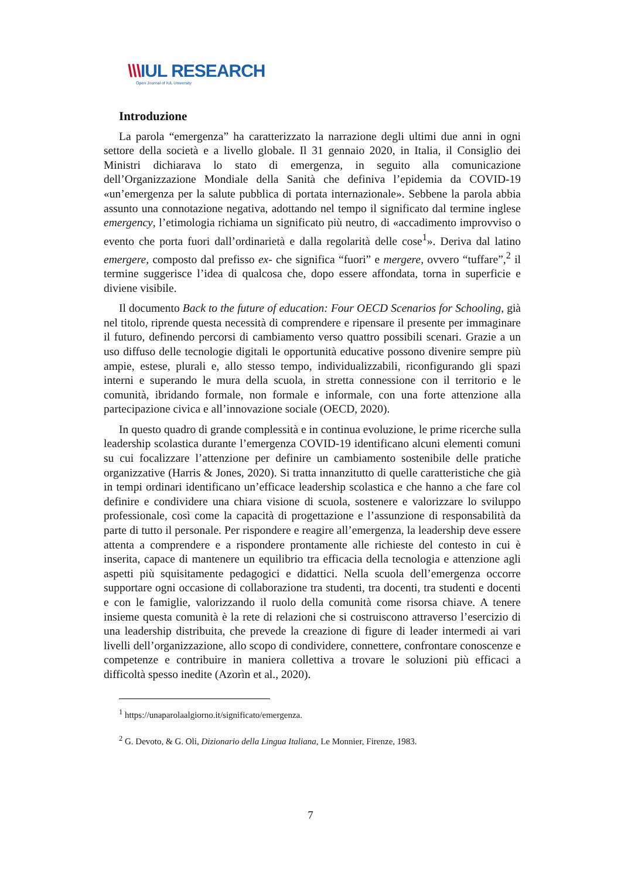\\\IUL RESEARCH
Open Journal of IUL University
Introduzione
La parola “emergenza” ha caratterizzato la narrazione degli ultimi due anni in ogni settore della società e a livello globale. Il 31 gennaio 2020, in Italia, il Consiglio dei Ministri dichiarava lo stato di emergenza, in seguito alla comunicazione dell’Organizzazione Mondiale della Sanità che definiva l’epidemia da COVID-19 «un’emergenza per la salute pubblica di portata internazionale». Sebbene la parola abbia assunto una connotazione negativa, adottando nel tempo il significato dal termine inglese emergency, l’etimologia richiama un significato più neutro, di «accadimento improvviso o evento che porta fuori dall’ordinarietà e dalla regolarità delle cose<sup>1</sup>». Deriva dal latino emergere, composto dal prefisso ex- che significa “fuori” e mergere, ovvero “tuffare”,<sup>2</sup> il termine suggerisce l’idea di qualcosa che, dopo essere affondata, torna in superficie e diviene visibile.
Il documento Back to the future of education: Four OECD Scenarios for Schooling, già nel titolo, riprende questa necessità di comprendere e ripensare il presente per immaginare il futuro, definendo percorsi di cambiamento verso quattro possibili scenari. Grazie a un uso diffuso delle tecnologie digitali le opportunità educative possono divenire sempre più ampie, estese, plurali e, allo stesso tempo, individualizzabili, riconfigurando gli spazi interni e superando le mura della scuola, in stretta connessione con il territorio e le comunità, ibridando formale, non formale e informale, con una forte attenzione alla partecipazione civica e all’innovazione sociale (OECD, 2020).
In questo quadro di grande complessità e in continua evoluzione, le prime ricerche sulla leadership scolastica durante l’emergenza COVID-19 identificano alcuni elementi comuni su cui focalizzare l’attenzione per definire un cambiamento sostenibile delle pratiche organizzative (Harris & Jones, 2020). Si tratta innanzitutto di quelle caratteristiche che già in tempi ordinari identificano un’efficace leadership scolastica e che hanno a che fare col definire e condividere una chiara visione di scuola, sostenere e valorizzare lo sviluppo professionale, così come la capacità di progettazione e l’assunzione di responsabilità da parte di tutto il personale. Per rispondere e reagire all’emergenza, la leadership deve essere attenta a comprendere e a rispondere prontamente alle richieste del contesto in cui è inserita, capace di mantenere un equilibrio tra efficacia della tecnologia e attenzione agli aspetti più squisitamente pedagogici e didattici. Nella scuola dell’emergenza occorre supportare ogni occasione di collaborazione tra studenti, tra docenti, tra studenti e docenti e con le famiglie, valorizzando il ruolo della comunità come risorsa chiave. A tenere insieme questa comunità è la rete di relazioni che si costruiscono attraverso l’esercizio di una leadership distribuita, che prevede la creazione di figure di leader intermedi ai vari livelli dell’organizzazione, allo scopo di condividere, connettere, confrontare conoscenze e competenze e contribuire in maniera collettiva a trovare le soluzioni più efficaci a difficoltà spesso inedite (Azorìn et al., 2020).
<sup>1</sup> https://unaparolaalgiorno.it/significato/emergenza.
<sup>2</sup> G. Devoto, & G. Oli, Dizionario della Lingua Italiana, Le Monnier, Firenze, 1983.
7